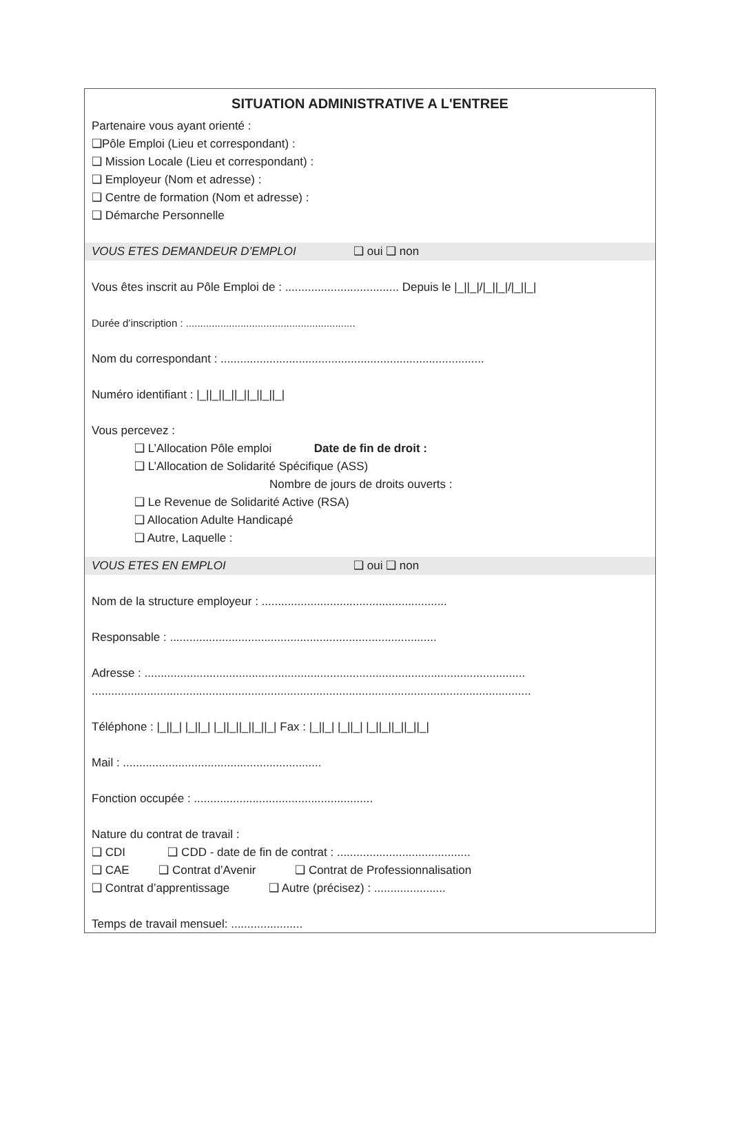SITUATION ADMINISTRATIVE A L'ENTREE
Partenaire vous ayant orienté :
❑Pôle Emploi (Lieu et correspondant) :
❑ Mission Locale (Lieu et correspondant) :
❑ Employeur (Nom et adresse) :
❑ Centre de formation (Nom et adresse) :
❑ Démarche Personnelle
VOUS ETES DEMANDEUR D’EMPLOI ❑ oui ❑ non
Vous êtes inscrit au Pôle Emploi de : ................................... Depuis le |_||_|/|_||_|/|_||_|
Durée d’inscription : ...........................................................
Nom du correspondant : .................................................................................
Numéro identifiant : |_||_||_||_||_||_||_|
Vous percevez :
❑ L’Allocation Pôle emploi Date de fin de droit :
❑ L’Allocation de Solidarité Spécifique (ASS)
Nombre de jours de droits ouverts :
❑ Le Revenue de Solidarité Active (RSA)
❑ Allocation Adulte Handicapé
❑ Autre, Laquelle :
VOUS ETES EN EMPLOI ❑ oui ❑ non
Nom de la structure employeur : .........................................................
Responsable : ..................................................................................
Adresse : .....................................................................................................................
.......................................................................................................................................
Téléphone : |_||_| |_||_| |_||_||_||_||_| Fax : |_||_| |_||_| |_||_||_||_||_|
Mail : .............................................................
Fonction occupée : .......................................................
Nature du contrat de travail :
❑ CDI ❑ CDD - date de fin de contrat : .........................................
❑ CAE ❑ Contrat d’Avenir ❑ Contrat de Professionnalisation
❑ Contrat d’apprentissage ❑ Autre (précisez) : ......................
Temps de travail mensuel: ......................